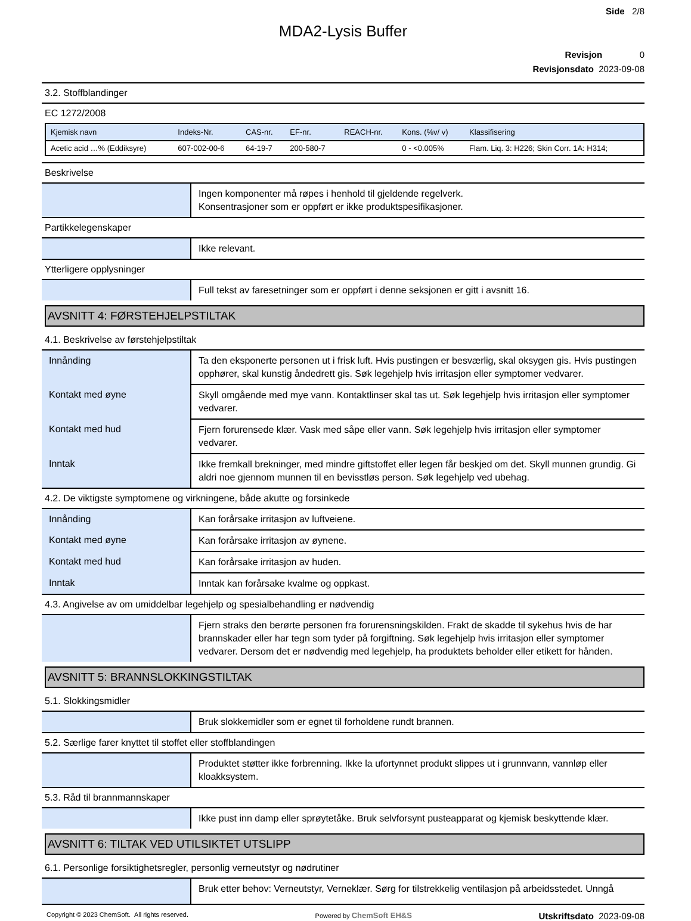Side 2/8
MDA2-Lysis Buffer
Revisjon 0
Revisjonsdato 2023-09-08
3.2. Stoffblandinger
EC 1272/2008
| Kjemisk navn | Indeks-Nr. | CAS-nr. | EF-nr. | REACH-nr. | Kons. (%v/ v) | Klassifisering |
| --- | --- | --- | --- | --- | --- | --- |
| Acetic acid …% (Eddiksyre) | 607-002-00-6 | 64-19-7 | 200-580-7 | | 0 - <0.005% | Flam. Liq. 3: H226; Skin Corr. 1A: H314; |
Beskrivelse
| | Ingen komponenter må røpes i henhold til gjeldende regelverk. Konsentrasjoner som er oppført er ikke produktspesifikasjoner. |
Partikkelegenskaper
| | Ikke relevant. |
Ytterligere opplysninger
| | Full tekst av faresetninger som er oppført i denne seksjonen er gitt i avsnitt 16. |
AVSNITT 4: FØRSTEHJELPSTILTAK
4.1. Beskrivelse av førstehjelpstiltak
| Innånding | Ta den eksponerte personen ut i frisk luft. Hvis pustingen er besværlig, skal oksygen gis. Hvis pustingen opphører, skal kunstig åndedrett gis. Søk legehjelp hvis irritasjon eller symptomer vedvarer. |
| Kontakt med øyne | Skyll omgående med mye vann. Kontaktlinser skal tas ut. Søk legehjelp hvis irritasjon eller symptomer vedvarer. |
| Kontakt med hud | Fjern forurensede klær. Vask med såpe eller vann. Søk legehjelp hvis irritasjon eller symptomer vedvarer. |
| Inntak | Ikke fremkall brekninger, med mindre giftstoffet eller legen får beskjed om det. Skyll munnen grundig. Gi aldri noe gjennom munnen til en bevisstløs person. Søk legehjelp ved ubehag. |
4.2. De viktigste symptomene og virkningene, både akutte og forsinkede
| Innånding | Kan forårsake irritasjon av luftveiene. |
| Kontakt med øyne | Kan forårsake irritasjon av øynene. |
| Kontakt med hud | Kan forårsake irritasjon av huden. |
| Inntak | Inntak kan forårsake kvalme og oppkast. |
4.3. Angivelse av om umiddelbar legehjelp og spesialbehandling er nødvendig
| | Fjern straks den berørte personen fra forurensningskilden. Frakt de skadde til sykehus hvis de har brannskader eller har tegn som tyder på forgiftning. Søk legehjelp hvis irritasjon eller symptomer vedvarer. Dersom det er nødvendig med legehjelp, ha produktets beholder eller etikett for hånden. |
AVSNITT 5: BRANNSLOKKINGSTILTAK
5.1. Slokkingsmidler
| | Bruk slokkemidler som er egnet til forholdene rundt brannen. |
5.2. Særlige farer knyttet til stoffet eller stoffblandingen
| | Produktet støtter ikke forbrenning. Ikke la ufortynnet produkt slippes ut i grunnvann, vannløp eller kloakksystem. |
5.3. Råd til brannmannskaper
| | Ikke pust inn damp eller sprøytetåke. Bruk selvforsynt pusteapparat og kjemisk beskyttende klær. |
AVSNITT 6: TILTAK VED UTILSIKTET UTSLIPP
6.1. Personlige forsiktighetsregler, personlig verneutstyr og nødrutiner
| | Bruk etter behov: Verneutstyr, Verneklær. Sørg for tilstrekkelig ventilasjon på arbeidsstedet. Unngå |
Copyright © 2023 ChemSoft. All rights reserved. Powered by ChemSoft EH&S Utskriftsdato 2023-09-08